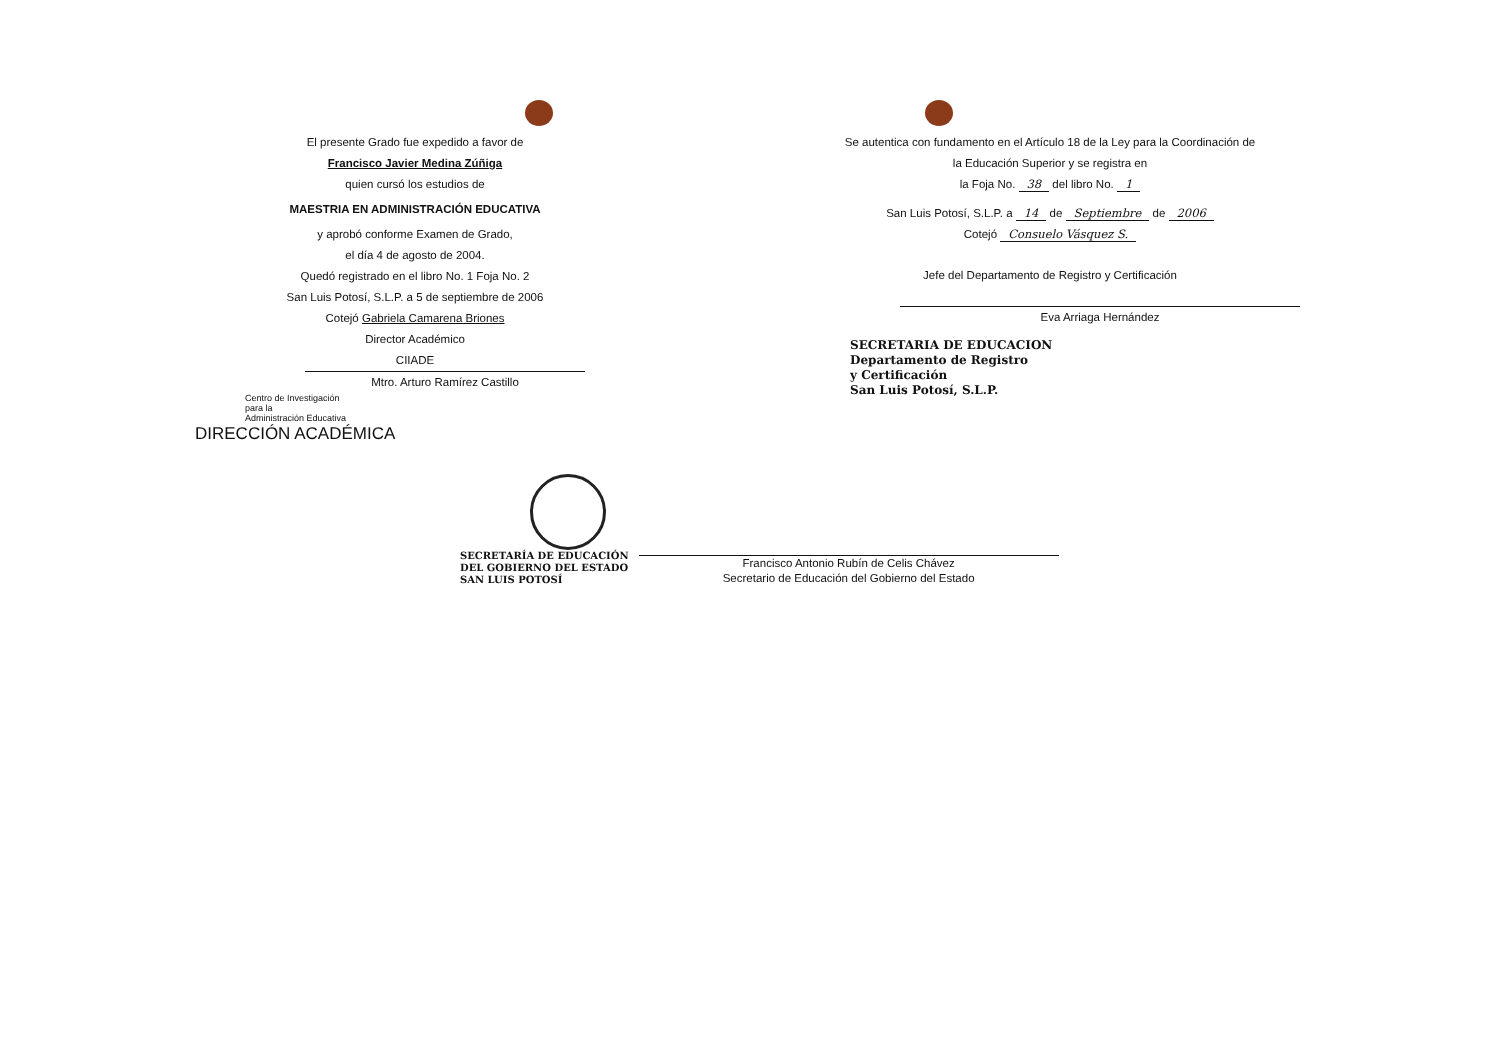El presente Grado fue expedido a favor de
Francisco Javier Medina Zúñiga
quien cursó los estudios de
MAESTRIA EN ADMINISTRACIÓN EDUCATIVA
y aprobó conforme Examen de Grado,
el día 4 de agosto de 2004.
Quedó registrado en el libro No. 1 Foja No. 2
San Luis Potosí, S.L.P. a 5 de septiembre de 2006
Cotejó Gabriela Camarena Briones
Director Académico
CIIADE
Mtro. Arturo Ramírez Castillo
Centro de Investigación
para la
Administración Educativa
DIRECCIÓN ACADÉMICA
Se autentica con fundamento en el Artículo 18 de la Ley para la Coordinación de
la Educación Superior y se registra en
la Foja No. 38 del libro No. 1
San Luis Potosí, S.L.P. a 14 de Septiembre de 2006
Cotejó Consuelo Vásquez S.
Jefe del Departamento de Registro y Certificación
Eva Arriaga Hernández
SECRETARIA DE EDUCACION
Departamento de Registro
y Certificación
San Luis Potosí, S.L.P.
SECRETARÍA DE EDUCACIÓN
DEL GOBIERNO DEL ESTADO
SAN LUIS POTOSÍ
Francisco Antonio Rubín de Celis Chávez
Secretario de Educación del Gobierno del Estado